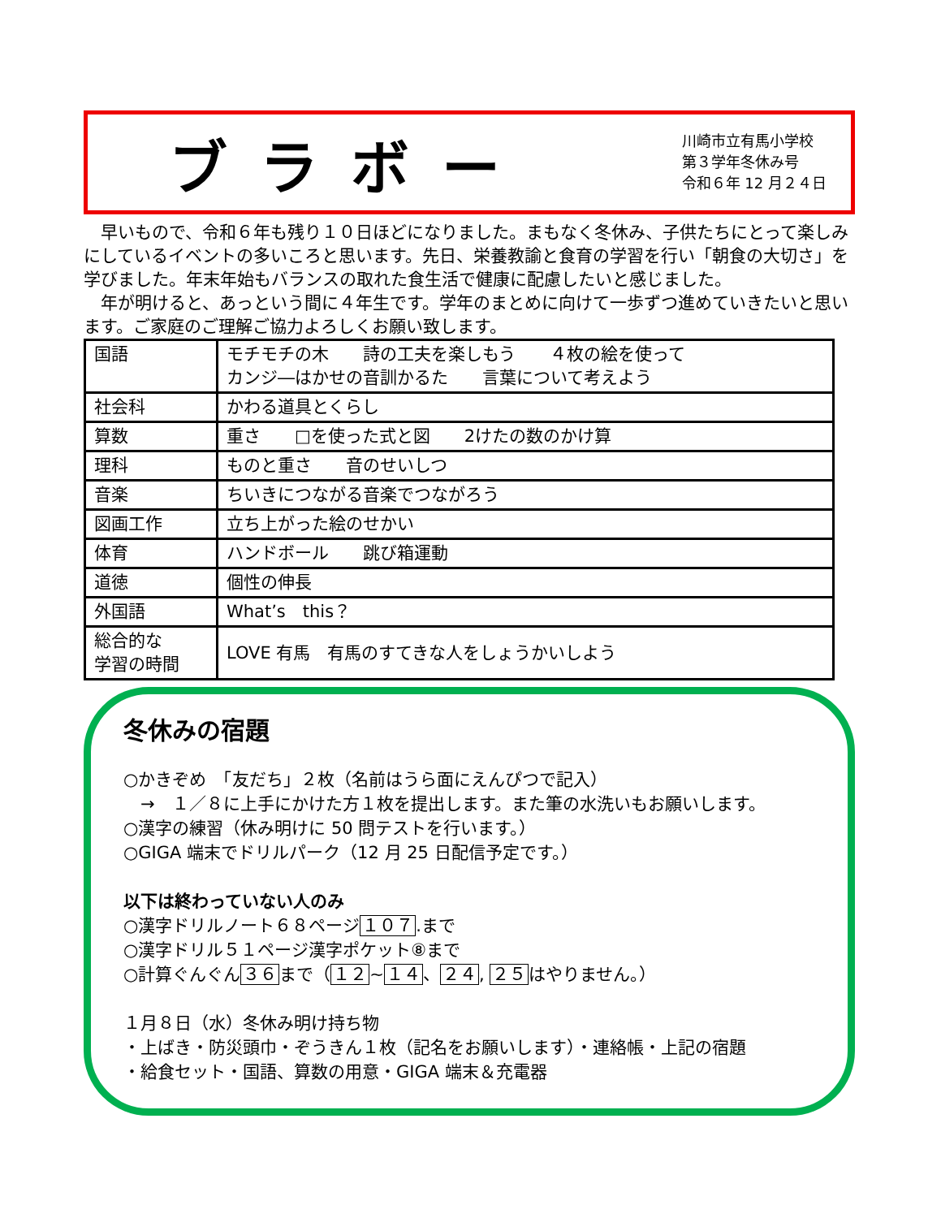ブラボー
川崎市立有馬小学校
第３学年冬休み号
令和６年 12 月２４日
　早いもので、令和６年も残り１０日ほどになりました。まもなく冬休み、子供たちにとって楽しみにしているイベントの多いころと思います。先日、栄養教諭と食育の学習を行い「朝食の大切さ」を学びました。年末年始もバランスの取れた食生活で健康に配慮したいと感じました。
　年が明けると、あっという間に４年生です。学年のまとめに向けて一歩ずつ進めていきたいと思います。ご家庭のご理解ご協力よろしくお願い致します。
| 国語 | モチモチの木 詩の工夫を楽しもう ４枚の絵を使って カンジ―はかせの音訓かるた 言葉について考えよう |
| 社会科 | かわる道具とくらし |
| 算数 | 重さ □を使った式と図 2けたの数のかけ算 |
| 理科 | ものと重さ 音のせいしつ |
| 音楽 | ちいきにつながる音楽でつながろう |
| 図画工作 | 立ち上がった絵のせかい |
| 体育 | ハンドボール 跳び箱運動 |
| 道徳 | 個性の伸長 |
| 外国語 | What’s this？ |
| 総合的な 学習の時間 | LOVE 有馬 有馬のすてきな人をしょうかいしよう |
冬休みの宿題
○かきぞめ　「友だち」２枚（名前はうら面にえんぴつで記入）
　→　１／８に上手にかけた方１枚を提出します。また筆の水洗いもお願いします。
○漢字の練習（休み明けに 50 問テストを行います。）
○GIGA 端末でドリルパーク（12 月 25 日配信予定です。）
以下は終わっていない人のみ
○漢字ドリルノート６８ページ１０７.まで
○漢字ドリル５１ページ漢字ポケット⑧まで
○計算ぐんぐん３６まで（１２~１４、２４, ２５はやりません。）
１月８日（水）冬休み明け持ち物
・上ばき・防災頭巾・ぞうきん１枚（記名をお願いします）・連絡帳・上記の宿題
・給食セット・国語、算数の用意・GIGA 端末＆充電器